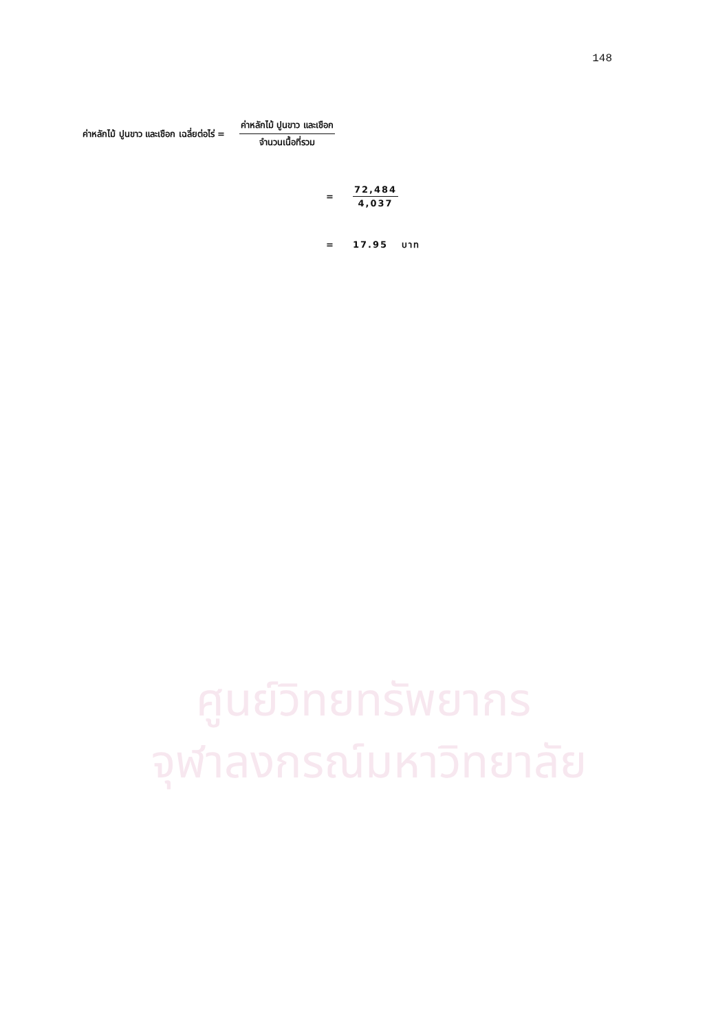148
ค่าหลักไม้ ปูนขาว และเชือก เฉลี่ยต่อไร่ = ค่าหลักไม้ ปูนขาว และเชือก จำนวนเนื้อที่รวม
= 72,484 4,037
= 17.95 บาท
ศูนย์วิทยทรัพยากร
จุฬาลงกรณ์มหาวิทยาลัย